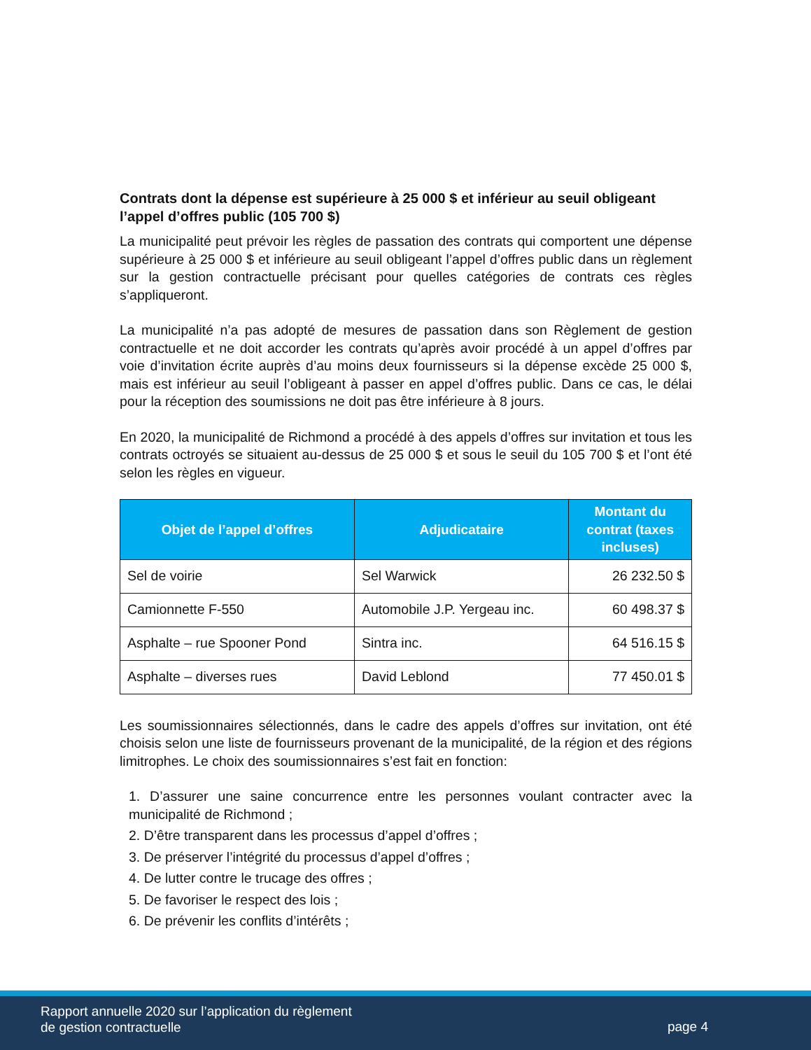Contrats dont la dépense est supérieure à 25 000 $ et inférieur au seuil obligeant l’appel d’offres public (105 700 $)
La municipalité peut prévoir les règles de passation des contrats qui comportent une dépense supérieure à 25 000 $ et inférieure au seuil obligeant l’appel d’offres public dans un règlement sur la gestion contractuelle précisant pour quelles catégories de contrats ces règles s’appliqueront.
La municipalité n’a pas adopté de mesures de passation dans son Règlement de gestion contractuelle et ne doit accorder les contrats qu’après avoir procédé à un appel d’offres par voie d’invitation écrite auprès d’au moins deux fournisseurs si la dépense excède 25 000 $, mais est inférieur au seuil l’obligeant à passer en appel d’offres public. Dans ce cas, le délai pour la réception des soumissions ne doit pas être inférieure à 8 jours.
En 2020, la municipalité de Richmond a procédé à des appels d’offres sur invitation et tous les contrats octroyés se situaient au-dessus de 25 000 $ et sous le seuil du 105 700 $ et l’ont été selon les règles en vigueur.
| Objet de l’appel d’offres | Adjudicataire | Montant du contrat (taxes incluses) |
| --- | --- | --- |
| Sel de voirie | Sel Warwick | 26 232.50 $ |
| Camionnette F-550 | Automobile J.P. Yergeau inc. | 60 498.37 $ |
| Asphalte – rue Spooner Pond | Sintra inc. | 64 516.15 $ |
| Asphalte – diverses rues | David Leblond | 77 450.01 $ |
Les soumissionnaires sélectionnés, dans le cadre des appels d’offres sur invitation, ont été choisis selon une liste de fournisseurs provenant de la municipalité, de la région et des régions limitrophes. Le choix des soumissionnaires s’est fait en fonction:
1. D’assurer une saine concurrence entre les personnes voulant contracter avec la municipalité de Richmond ;
2. D’être transparent dans les processus d’appel d’offres ;
3. De préserver l’intégrité du processus d’appel d’offres ;
4. De lutter contre le trucage des offres ;
5. De favoriser le respect des lois ;
6. De prévenir les conflits d’intérêts ;
Rapport annuelle 2020 sur l’application du règlement
de gestion contractuelle
page 4